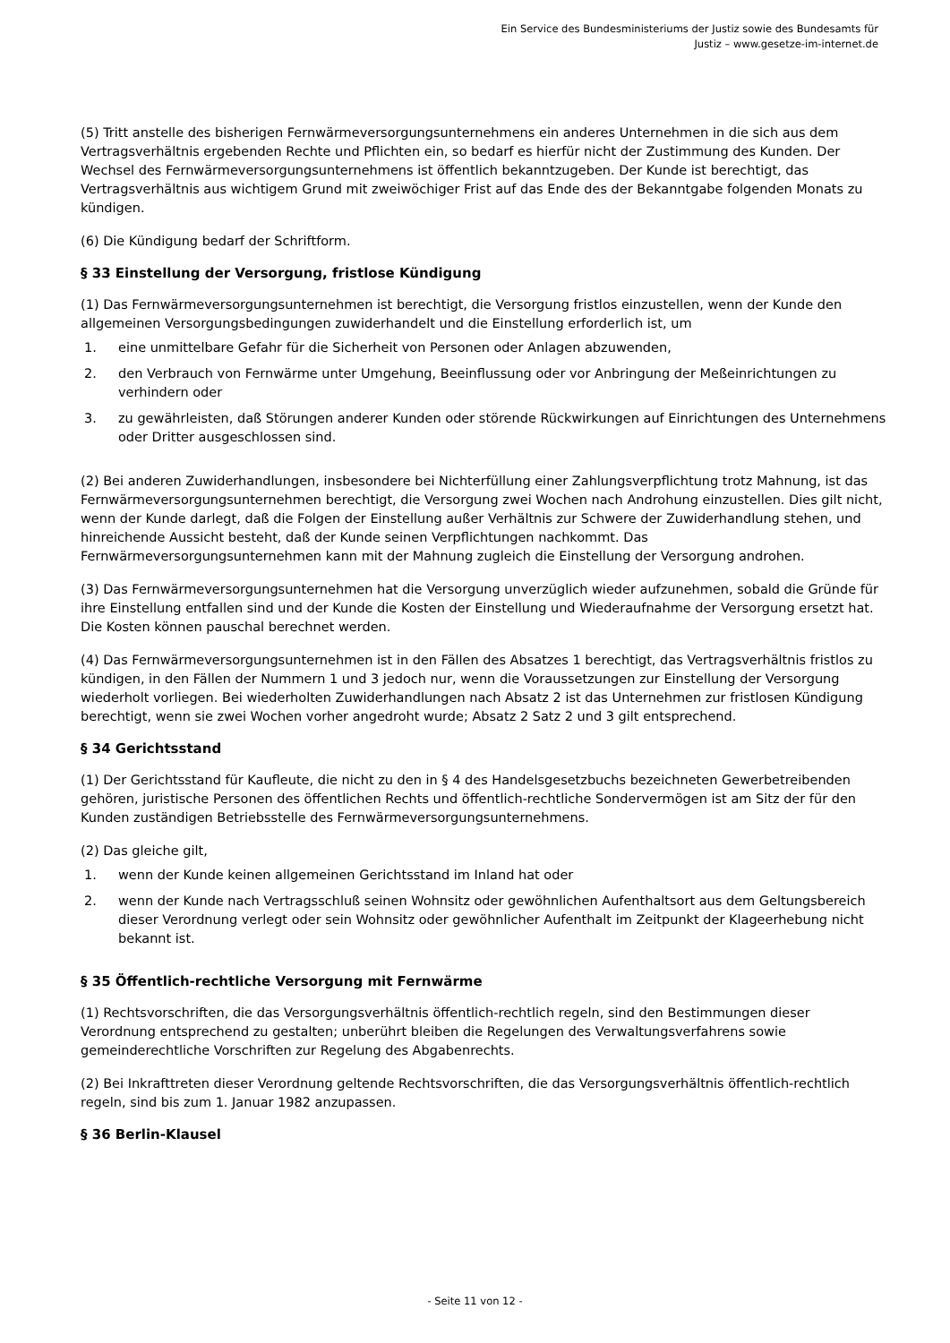Ein Service des Bundesministeriums der Justiz sowie des Bundesamts für
Justiz – www.gesetze-im-internet.de
(5) Tritt anstelle des bisherigen Fernwärmeversorgungsunternehmens ein anderes Unternehmen in die sich aus dem Vertragsverhältnis ergebenden Rechte und Pflichten ein, so bedarf es hierfür nicht der Zustimmung des Kunden. Der Wechsel des Fernwärmeversorgungsunternehmens ist öffentlich bekanntzugeben. Der Kunde ist berechtigt, das Vertragsverhältnis aus wichtigem Grund mit zweiwöchiger Frist auf das Ende des der Bekanntgabe folgenden Monats zu kündigen.
(6) Die Kündigung bedarf der Schriftform.
§ 33 Einstellung der Versorgung, fristlose Kündigung
(1) Das Fernwärmeversorgungsunternehmen ist berechtigt, die Versorgung fristlos einzustellen, wenn der Kunde den allgemeinen Versorgungsbedingungen zuwiderhandelt und die Einstellung erforderlich ist, um
1. eine unmittelbare Gefahr für die Sicherheit von Personen oder Anlagen abzuwenden,
2. den Verbrauch von Fernwärme unter Umgehung, Beeinflussung oder vor Anbringung der Meßeinrichtungen zu verhindern oder
3. zu gewährleisten, daß Störungen anderer Kunden oder störende Rückwirkungen auf Einrichtungen des Unternehmens oder Dritter ausgeschlossen sind.
(2) Bei anderen Zuwiderhandlungen, insbesondere bei Nichterfüllung einer Zahlungsverpflichtung trotz Mahnung, ist das Fernwärmeversorgungsunternehmen berechtigt, die Versorgung zwei Wochen nach Androhung einzustellen. Dies gilt nicht, wenn der Kunde darlegt, daß die Folgen der Einstellung außer Verhältnis zur Schwere der Zuwiderhandlung stehen, und hinreichende Aussicht besteht, daß der Kunde seinen Verpflichtungen nachkommt. Das Fernwärmeversorgungsunternehmen kann mit der Mahnung zugleich die Einstellung der Versorgung androhen.
(3) Das Fernwärmeversorgungsunternehmen hat die Versorgung unverzüglich wieder aufzunehmen, sobald die Gründe für ihre Einstellung entfallen sind und der Kunde die Kosten der Einstellung und Wiederaufnahme der Versorgung ersetzt hat. Die Kosten können pauschal berechnet werden.
(4) Das Fernwärmeversorgungsunternehmen ist in den Fällen des Absatzes 1 berechtigt, das Vertragsverhältnis fristlos zu kündigen, in den Fällen der Nummern 1 und 3 jedoch nur, wenn die Voraussetzungen zur Einstellung der Versorgung wiederholt vorliegen. Bei wiederholten Zuwiderhandlungen nach Absatz 2 ist das Unternehmen zur fristlosen Kündigung berechtigt, wenn sie zwei Wochen vorher angedroht wurde; Absatz 2 Satz 2 und 3 gilt entsprechend.
§ 34 Gerichtsstand
(1) Der Gerichtsstand für Kaufleute, die nicht zu den in § 4 des Handelsgesetzbuchs bezeichneten Gewerbetreibenden gehören, juristische Personen des öffentlichen Rechts und öffentlich-rechtliche Sondervermögen ist am Sitz der für den Kunden zuständigen Betriebsstelle des Fernwärmeversorgungsunternehmens.
(2) Das gleiche gilt,
1. wenn der Kunde keinen allgemeinen Gerichtsstand im Inland hat oder
2. wenn der Kunde nach Vertragsschluß seinen Wohnsitz oder gewöhnlichen Aufenthaltsort aus dem Geltungsbereich dieser Verordnung verlegt oder sein Wohnsitz oder gewöhnlicher Aufenthalt im Zeitpunkt der Klageerhebung nicht bekannt ist.
§ 35 Öffentlich-rechtliche Versorgung mit Fernwärme
(1) Rechtsvorschriften, die das Versorgungsverhältnis öffentlich-rechtlich regeln, sind den Bestimmungen dieser Verordnung entsprechend zu gestalten; unberührt bleiben die Regelungen des Verwaltungsverfahrens sowie gemeinderechtliche Vorschriften zur Regelung des Abgabenrechts.
(2) Bei Inkrafttreten dieser Verordnung geltende Rechtsvorschriften, die das Versorgungsverhältnis öffentlich-rechtlich regeln, sind bis zum 1. Januar 1982 anzupassen.
§ 36 Berlin-Klausel
- Seite 11 von 12 -